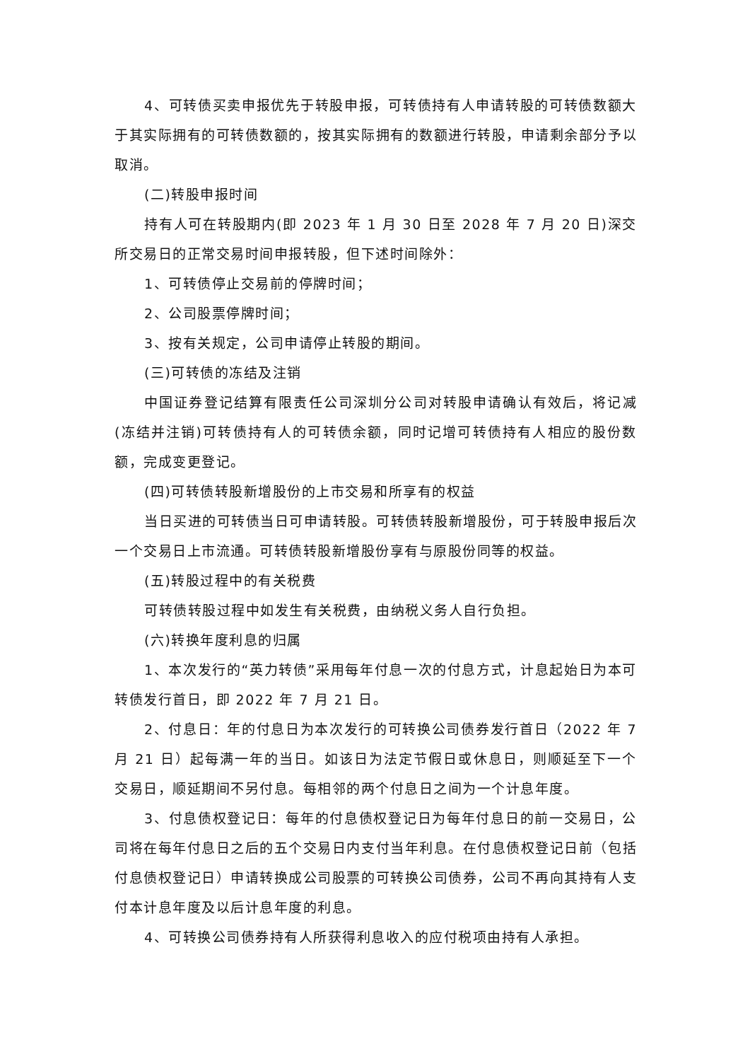4、可转债买卖申报优先于转股申报，可转债持有人申请转股的可转债数额大于其实际拥有的可转债数额的，按其实际拥有的数额进行转股，申请剩余部分予以取消。
(二)转股申报时间
持有人可在转股期内(即 2023 年 1 月 30 日至 2028 年 7 月 20 日)深交所交易日的正常交易时间申报转股，但下述时间除外：
1、可转债停止交易前的停牌时间；
2、公司股票停牌时间；
3、按有关规定，公司申请停止转股的期间。
(三)可转债的冻结及注销
中国证券登记结算有限责任公司深圳分公司对转股申请确认有效后，将记减(冻结并注销)可转债持有人的可转债余额，同时记增可转债持有人相应的股份数额，完成变更登记。
(四)可转债转股新增股份的上市交易和所享有的权益
当日买进的可转债当日可申请转股。可转债转股新增股份，可于转股申报后次一个交易日上市流通。可转债转股新增股份享有与原股份同等的权益。
(五)转股过程中的有关税费
可转债转股过程中如发生有关税费，由纳税义务人自行负担。
(六)转换年度利息的归属
1、本次发行的“英力转债”采用每年付息一次的付息方式，计息起始日为本可转债发行首日，即 2022 年 7 月 21 日。
2、付息日：年的付息日为本次发行的可转换公司债券发行首日（2022 年 7 月 21 日）起每满一年的当日。如该日为法定节假日或休息日，则顺延至下一个交易日，顺延期间不另付息。每相邻的两个付息日之间为一个计息年度。
3、付息债权登记日：每年的付息债权登记日为每年付息日的前一交易日，公司将在每年付息日之后的五个交易日内支付当年利息。在付息债权登记日前（包括付息债权登记日）申请转换成公司股票的可转换公司债券，公司不再向其持有人支付本计息年度及以后计息年度的利息。
4、可转换公司债券持有人所获得利息收入的应付税项由持有人承担。